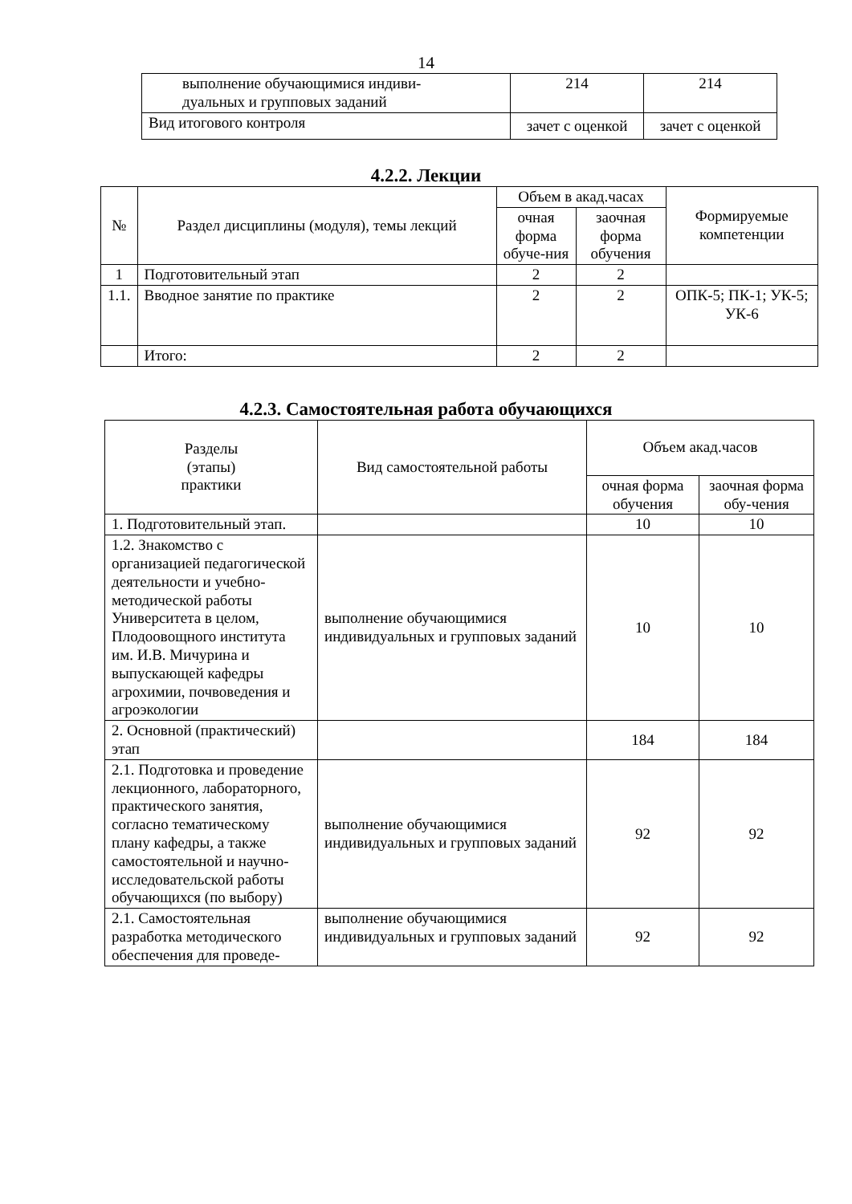14
| выполнение обучающимися индиви- дуальных и групповых заданий | 214 | 214 |
| Вид итогового контроля | зачет с оценкой | зачет с оценкой |
4.2.2. Лекции
| № | Раздел дисциплины (модуля), темы лекций | Объем в акад.часах | | Формируемые компетенции |
| --- | --- | --- | --- | --- |
| | | очная форма обуче-ния | заочная форма обучения | |
| 1 | Подготовительный этап | 2 | 2 | |
| 1.1. | Вводное занятие по практике | 2 | 2 | ОПК-5; ПК-1; УК-5; УК-6 |
| | Итого: | 2 | 2 | |
4.2.3. Самостоятельная работа обучающихся
| Разделы (этапы) практики | Вид самостоятельной работы | Объем акад.часов | |
| --- | --- | --- | --- |
| | | очная форма обучения | заочная форма обу-чения |
| 1. Подготовительный этап. | | 10 | 10 |
| 1.2. Знакомство с организацией педагогической деятельности и учебно-методической работы Университета в целом, Плодоовощного института им. И.В. Мичурина и выпускающей кафедры агрохимии, почвоведения и агроэкологии | выполнение обучающимися индивидуальных и групповых заданий | 10 | 10 |
| 2. Основной (практический) этап | | 184 | 184 |
| 2.1. Подготовка и проведение лекционного, лабораторного, практического занятия, согласно тематическому плану кафедры, а также самостоятельной и научно-исследовательской работы обучающихся (по выбору) | выполнение обучающимися индивидуальных и групповых заданий | 92 | 92 |
| 2.1. Самостоятельная разработка методического обеспечения для проведе- | выполнение обучающимися индивидуальных и групповых заданий | 92 | 92 |